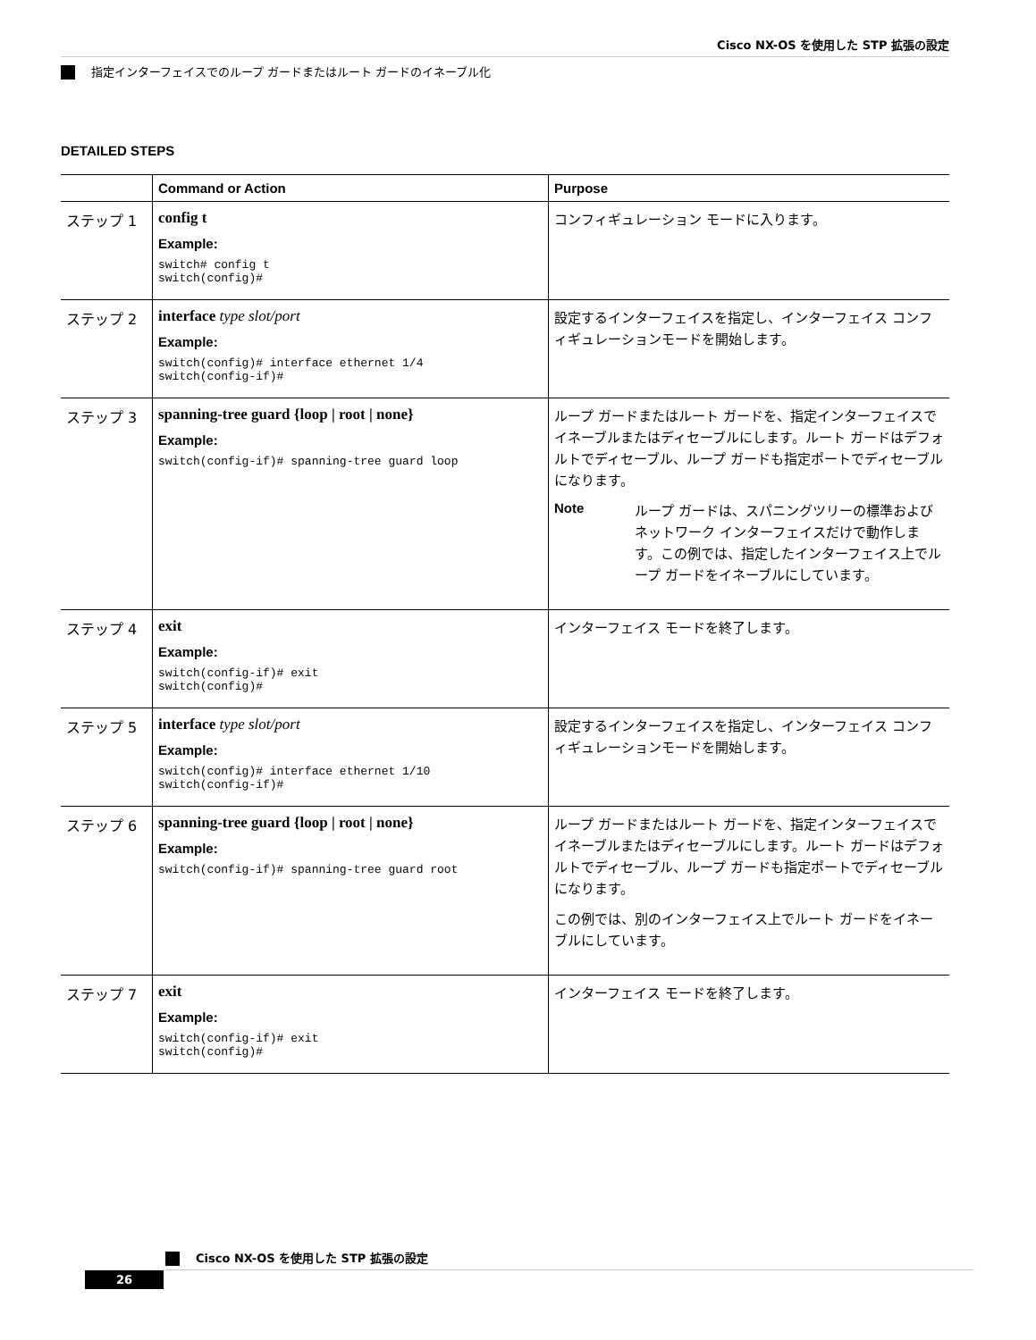Cisco NX-OS を使用した STP 拡張の設定
指定インターフェイスでのループ ガードまたはルート ガードのイネーブル化
DETAILED STEPS
| | Command or Action | Purpose |
| --- | --- | --- |
| ステップ 1 | config t Example: switch# config t switch(config)# | コンフィギュレーション モードに入ります。 |
| ステップ 2 | interface type slot/port Example: switch(config)# interface ethernet 1/4 switch(config-if)# | 設定するインターフェイスを指定し、インターフェイス コンフィギュレーションモードを開始します。 |
| ステップ 3 | spanning-tree guard {loop / root / none} Example: switch(config-if)# spanning-tree guard loop | ループ ガードまたはルート ガードを、指定インターフェイスでイネーブルまたはディセーブルにします。ルート ガードはデフォルトでディセーブル、ループ ガードも指定ポートでディセーブルになります。 Note ループ ガードは、スパニングツリーの標準およびネットワーク インターフェイスだけで動作します。この例では、指定したインターフェイス上でループ ガードをイネーブルにしています。 |
| ステップ 4 | exit Example: switch(config-if)# exit switch(config)# | インターフェイス モードを終了します。 |
| ステップ 5 | interface type slot/port Example: switch(config)# interface ethernet 1/10 switch(config-if)# | 設定するインターフェイスを指定し、インターフェイス コンフィギュレーションモードを開始します。 |
| ステップ 6 | spanning-tree guard {loop / root / none} Example: switch(config-if)# spanning-tree guard root | ループ ガードまたはルート ガードを、指定インターフェイスでイネーブルまたはディセーブルにします。ルート ガードはデフォルトでディセーブル、ループ ガードも指定ポートでディセーブルになります。 この例では、別のインターフェイス上でルート ガードをイネーブルにしています。 |
| ステップ 7 | exit Example: switch(config-if)# exit switch(config)# | インターフェイス モードを終了します。 |
Cisco NX-OS を使用した STP 拡張の設定
26